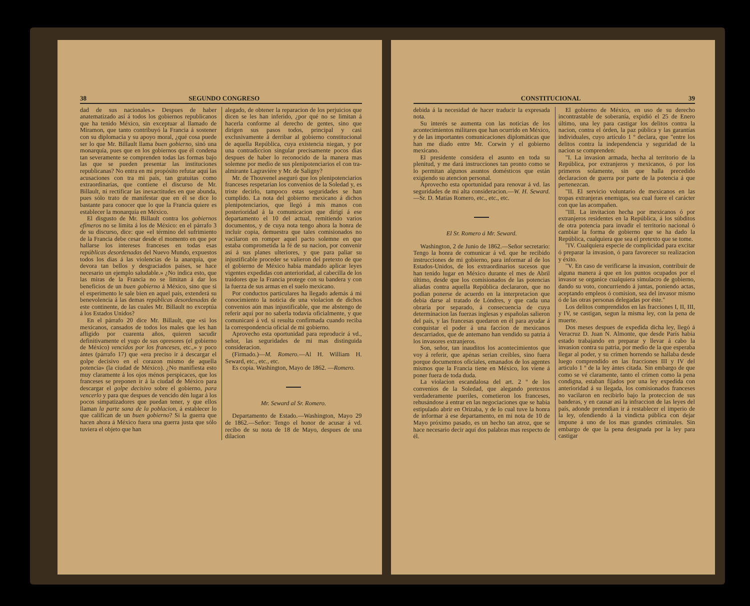38 SEGUNDO CONGRESO
dad de sus nacionales.» Despues de haber anatematizado así á todos los gobiernos republicanos que ha tenido México, sin exceptuar al llamado de Miramon, que tanto contribuyó la Francia á sostener con su diplomacia y su apoyo moral, ¿qué cosa puede ser lo que Mr. Billault llama buen gobierno, sinó una monarquía, pues que en los gobiernos que él condena tan severamente se comprenden todas las formas bajo las que se pueden presentar las instituciones republicanas? No entra en mi propósito refutar aquí las acusaciones con tra mi país, tan gratuitas como extraordinarias, que contiene el discurso de Mr. Billault, ni rectificar las inexactitudes en que abunda, pues sólo trato de manifestar que en él se dice lo bastante para conocer que lo que la Francia quiere es establecer la monarquía en México.
El disgusto de Mr. Billault contra los gobiernos efímeros no se limita á los de México: en el párrafo 3 de su discurso, dice: que «el término del sufrimiento de la Francia debe cesar desde el momento en que por hallarse los intereses franceses en todas esas repúblicas desordenadas del Nuevo Mundo, expuestos todos los dias á las violencias de la anarquía, que devora tan bellos y desgraciados países, se hace necesario un ejemplo saludable.» ¿No indica esto, que las miras de la Francia no se limitan á dar los beneficios de un buen gobierno á México, sino que si el esperimento le sale bien en aquel país, extenderá su benevolencia á las demas repúblicas desordenadas de este continente, de las cuales Mr. Billault no exceptúa á los Estados Unidos?
En el párrafo 20 dice Mr. Billault, que «si los mexicanos, cansados de todos los males que les han afligido por cuarenta años, quieren sacudir definitivamente el yugo de sus opresores (el gobierno de México) vencidos por los franceses, etc.,» y poco ántes (párrafo 17) que «era preciso ir á descargar el golpe decisivo en el corazon mismo de aquella potencia» (la ciudad de México). ¿No manifiesta esto muy claramente á los ojos ménos perspicaces, que los franceses se preponen ir á la ciudad de México para descargar el golpe decisivo sobre el gobierno, para vencerlo y para que despues de vencido dén lugar á los pocos simpatizadores que puedan tener, y que ellos llaman la parte sana de la poblacion, á establecer lo que califican de un buen gobierno? Si la guerra que hacen ahora á México fuera una guerra justa que sólo tuviera el objeto que han
alegado, de obtener la reparacion de los perjuicios que dicen se les han inferido, ¿por qué no se limitan á hacerla conforme al derecho de gentes, sino que dirigen sus pasos todos, principal y casi exclusivamente á derribar al gobierno constitucional de aquella República, cuya existencia niegan, y por una contradiccion singular precisamente pocos dias despues de haber lo reconocido de la manera mas solemne por medio de sus plenipotenciarios el con tra-almirante Lagraviére y Mr. de Saligny?
Mr. de Thouvenel aseguró que los plenipotenciarios franceses respetarian los convenios de la Soledad y, es triste decirlo, tampoco estas seguridades se han cumplido. La nota del gobierno mexicano á dichos plenipotenciarios, que llegó á mis manos con posterioridad á la comunicacion que dirigí á ese departamento el 10 del actual, remitiendo varios documentos, y de cuya nota tengo ahora la honra de incluir copia, demuestra que tales comisionados no vacilaron en romper aquel pacto solemne en que estaba comprometida la fé de su nacion, por convenir así á sus planes ulteriores, y que para paliar su injustificable proceder se valieron del pretexto de que el gobierno de México habia mandado aplicar leyes vigentes expedidas con anterioridad, al cabecilla de los traidores que la Francia protege con su bandera y con la fuerza de sus armas en el suelo mexicano.
Por conductos particulares ha llegado además á mi conocimiento la noticia de una violacion de dichos convenios aún mas injustificable, que me abstengo de referir aquí por no saberla todavía oficialmente, y que comunicaré á vd. si resulta confirmada cuando reciba la correspondencia oficial de mi gobierno.
Aprovecho esta oportunidad para reproducir á vd., señor, las seguridades de mi mas distinguida consideracion.
(Firmado.)—M. Romero.—Al H. William H. Seward, etc., etc., etc.
Es copia. Washington, Mayo de 1862. —Romero.
Mr. Seward al Sr. Romero.
Departamento de Estado.—Washington, Mayo 29 de 1862.—Señor: Tengo el honor de acusar á vd. recibo de su nota de 18 de Mayo, despues de una dilacion
CONSTITUCIONAL 39
debida á la necesidad de hacer traducir la expresada nota.
Su interés se aumenta con las noticias de los acontecimientos militares que han ocurrido en México, y de las importantes comunicaciones diplomáticas que han me diado entre Mr. Corwin y el gobierno mexicano.
El presidente considera el asunto en toda su plenitud, y me dará instrucciones tan pronto como se lo permitan algunos asuntos domésticos que están exigiendo su atencion personal.
Aprovecho esta oportunidad para renovar á vd. las seguridades de mi alta consideracion.—W. H. Seward.—Sr. D. Matías Romero, etc., etc., etc.
El Sr. Romero á Mr. Seward.
Washington, 2 de Junio de 1862.—Señor secretario: Tengo la honra de comunicar á vd. que he recibido instrucciones de mi gobierno, para informar al de los Estados-Unidos, de los extraordinarios sucesos que han tenido lugar en México durante el mes de Abril último, desde que los comisionados de las potencias aliadas contra aquella República declararon, que no podian ponerse de acuerdo en la interpretacion que debia darse al tratado de Lóndres, y que cada una obraría por separado, á consecuencia de cuya determinacion las fuerzas inglesas y españolas salieron del país, y las francesas quedaron en él para ayudar á conquistar el poder á una faccion de mexicanos descarriados, que de antemano han vendido su patria á los invasores extranjeros.
Son, señor, tan inauditos los acontecimientos que voy á referir, que apénas serian creibles, sino fuera porque documentos oficiales, emanados de los agentes mismos que la Francia tiene en México, los viene á poner fuera de toda duda.
La violacion escandalosa del art. 2 º de los convenios de la Soledad, que alegando pretextos verdaderamente pueriles, cometieron los franceses, rehusándose á entrar en las negociaciones que se habia estipulado abrir en Orizaba, y de lo cual tuve la honra de informar á ese departamento, en mi nota de 10 de Mayo próximo pasado, es un hecho tan atroz, que se hace necesario decir aquí dos palabras mas respecto de él.
El gobierno de México, en uso de su derecho incontrastable de soberanía, expidió el 25 de Enero último, una ley para castigar los delitos contra la nacion, contra el órden, la paz pública y las garantías individuales, cuyo artículo 1 º declara, que "entre los delitos contra la independencia y seguridad de la nacion se comprenden:
"I. La invasion armada, hecha al territorio de la República, por extranjeros y mexicanos, ó por los primeros solamente, sin que halla precedido declaracion de guerra por parte de la potencia á que pertenezcan.
"II. El servicio voluntario de mexicanos en las tropas extranjeras enemigas, sea cual fuere el carácter con que las acompañen.
"III. La invitacion hecha por mexicanos ó por extranjeros residentes en la República, á los súbditos de otra potencia para invadir el territorio nacional ó cambiar la forma de gobierno que se ha dado la República, cualquiera que sea el pretexto que se tome.
"IV. Cualquiera especie de complicidad para excitar ó preparar la invasion, ó para favorecer su realizacion y éxito.
"V. En caso de verificarse la invasion, contribuir de alguna manera á que en los puntos ocupados por el invasor se organice cualquiera simulacro de gobierno, dando su voto, concurriendo á juntas, poniendo actas, aceptando empleos ó comision, sea del invasor mismo ó de las otras personas delegadas por éste."
Los delitos comprendidos en las fracciones I, II, III, y IV, se castigan, segun la misma ley, con la pena de muerte.
Dos meses despues de expedida dicha ley, llegó á Veracruz D. Juan N. Almonte, que desde París habia estado trabajando en preparar y llevar á cabo la invasion contra su patria, por medio de la que esperaba llegar al poder, y su crímen horrendo se hallaba desde luego comprendido en las fracciones III y IV del artículo 1 º de la ley ántes citada. Sin embargo de que como se vé claramente, tanto el crímen como la pena condigna, estaban fijados por una ley expedida con anterioridad á su llegada, los comisionados franceses no vacilaron en recibirlo bajo la proteccion de sus banderas, y en causar así la infraccion de las leyes del país, adonde pretendian ir á restablecer el imperio de la ley, ofendiendo á la vindicta pública con dejar impune á uno de los mas grandes criminales. Sin embargo de que la pena designada por la ley para castigar